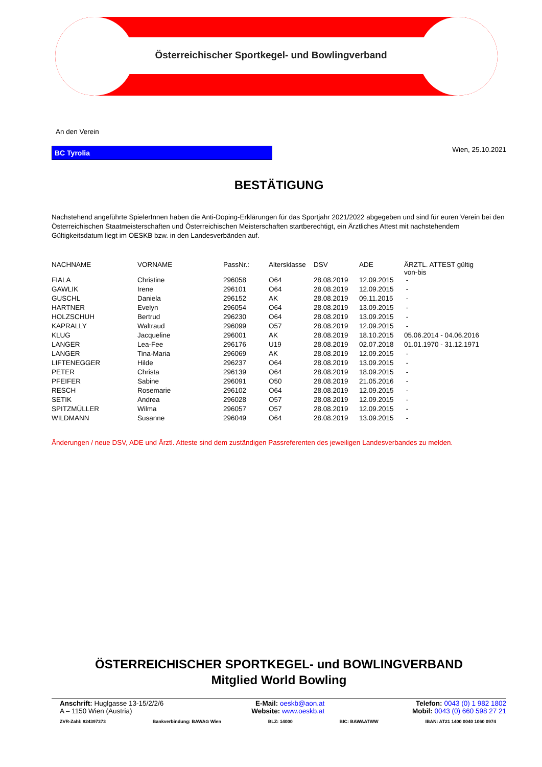Österreichischer Sportkegel- und Bowlingverband
An den Verein
BC Tyrolia
Wien, 25.10.2021
BESTÄTIGUNG
Nachstehend angeführte SpielerInnen haben die Anti-Doping-Erklärungen für das Sportjahr 2021/2022 abgegeben und sind für euren Verein bei den Österreichischen Staatmeisterschaften und Österreichischen Meisterschaften startberechtigt, ein Ärztliches Attest mit nachstehendem Gültigkeitsdatum liegt im OESKB bzw. in den Landesverbänden auf.
| NACHNAME | VORNAME | PassNr.: | Altersklasse | DSV | ADE | ÄRZTL. ATTEST gültig von-bis |
| FIALA | Christine | 296058 | O64 | 28.08.2019 | 12.09.2015 | - |
| GAWLIK | Irene | 296101 | O64 | 28.08.2019 | 12.09.2015 | - |
| GUSCHL | Daniela | 296152 | AK | 28.08.2019 | 09.11.2015 | - |
| HARTNER | Evelyn | 296054 | O64 | 28.08.2019 | 13.09.2015 | - |
| HOLZSCHUH | Bertrud | 296230 | O64 | 28.08.2019 | 13.09.2015 | - |
| KAPRALLY | Waltraud | 296099 | O57 | 28.08.2019 | 12.09.2015 | - |
| KLUG | Jacqueline | 296001 | AK | 28.08.2019 | 18.10.2015 | 05.06.2014 - 04.06.2016 |
| LANGER | Lea-Fee | 296176 | U19 | 28.08.2019 | 02.07.2018 | 01.01.1970 - 31.12.1971 |
| LANGER | Tina-Maria | 296069 | AK | 28.08.2019 | 12.09.2015 | - |
| LIFTENEGGER | Hilde | 296237 | O64 | 28.08.2019 | 13.09.2015 | - |
| PETER | Christa | 296139 | O64 | 28.08.2019 | 18.09.2015 | - |
| PFEIFER | Sabine | 296091 | O50 | 28.08.2019 | 21.05.2016 | - |
| RESCH | Rosemarie | 296102 | O64 | 28.08.2019 | 12.09.2015 | - |
| SETIK | Andrea | 296028 | O57 | 28.08.2019 | 12.09.2015 | - |
| SPITZMÜLLER | Wilma | 296057 | O57 | 28.08.2019 | 12.09.2015 | - |
| WILDMANN | Susanne | 296049 | O64 | 28.08.2019 | 13.09.2015 | - |
Änderungen / neue DSV, ADE und Ärztl. Atteste sind dem zuständigen Passreferenten des jeweiligen Landesverbandes zu melden.
ÖSTERREICHISCHER SPORTKEGEL- und BOWLINGVERBAND
Mitglied World Bowling
Anschrift: Huglgasse 13-15/2/2/6
A – 1150 Wien (Austria)
E-Mail: oeskb@aon.at
Website: www.oeskb.at
Telefon: 0043 (0) 1 982 1802
Mobil: 0043 (0) 660 598 27 21
ZVR-Zahl: 824397373 Bankverbindung: BAWAG Wien BLZ: 14000 BIC: BAWAATWW IBAN: AT21 1400 0040 1060 0974